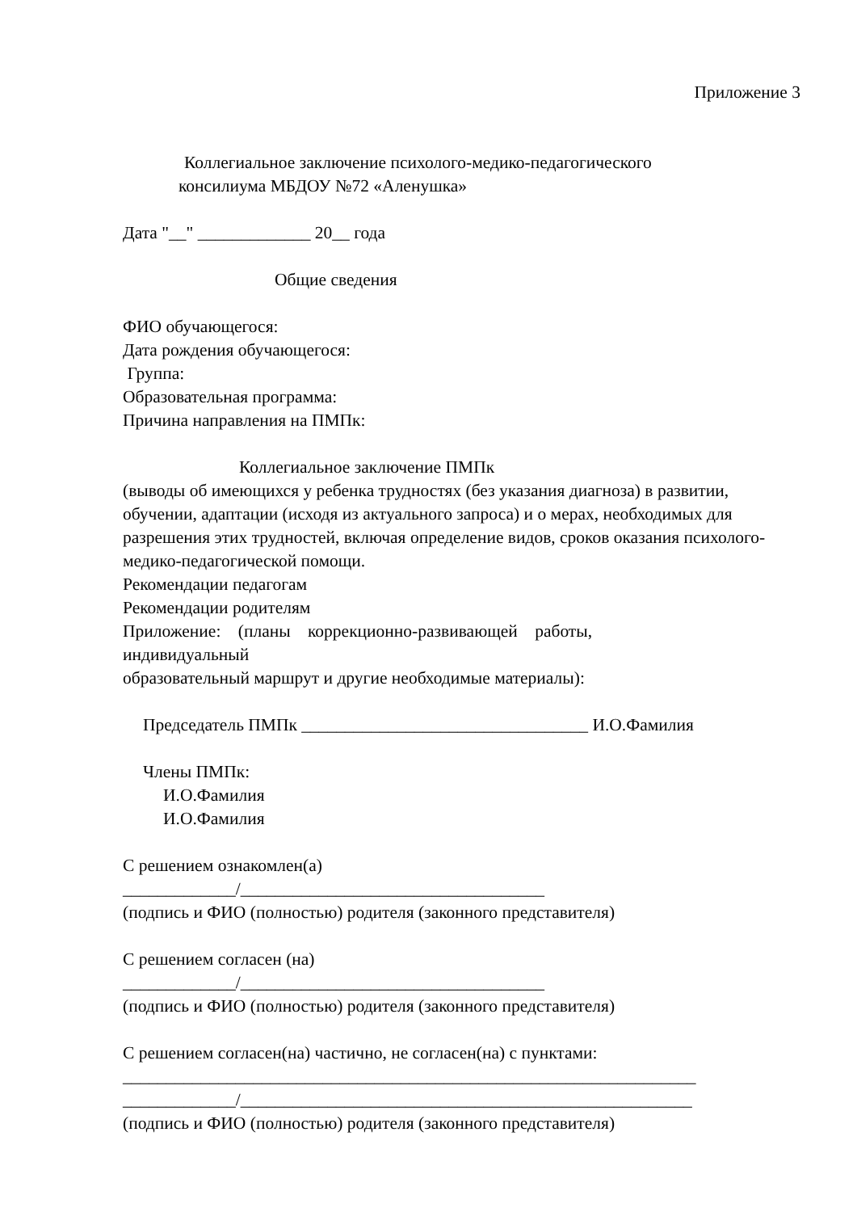Приложение 3
Коллегиальное заключение психолого-медико-педагогического
консилиума МБДОУ №72 «Аленушка»
Дата "__" _____________ 20__ года
Общие сведения
ФИО обучающегося:
Дата рождения обучающегося:
Группа:
Образовательная программа:
Причина направления на ПМПк:
Коллегиальное заключение ПМПк
(выводы об имеющихся у ребенка трудностях (без указания диагноза) в развитии, обучении, адаптации (исходя из актуального запроса) и о мерах, необходимых для разрешения этих трудностей, включая определение видов, сроков оказания психолого-медико-педагогической помощи.
Рекомендации педагогам
Рекомендации родителям
Приложение: (планы коррекционно-развивающей работы, индивидуальный
образовательный маршрут и другие необходимые материалы):
Председатель ПМПк _________________________________ И.О.Фамилия
Члены ПМПк:
И.О.Фамилия
И.О.Фамилия
С решением ознакомлен(а)
_____________/___________________________________
(подпись и ФИО (полностью) родителя (законного представителя)
С решением согласен (на)
_____________/___________________________________
(подпись и ФИО (полностью) родителя (законного представителя)
С решением согласен(на) частично, не согласен(на) с пунктами:
__________________________________________________________________
_____________/____________________________________________________
(подпись и ФИО (полностью) родителя (законного представителя)